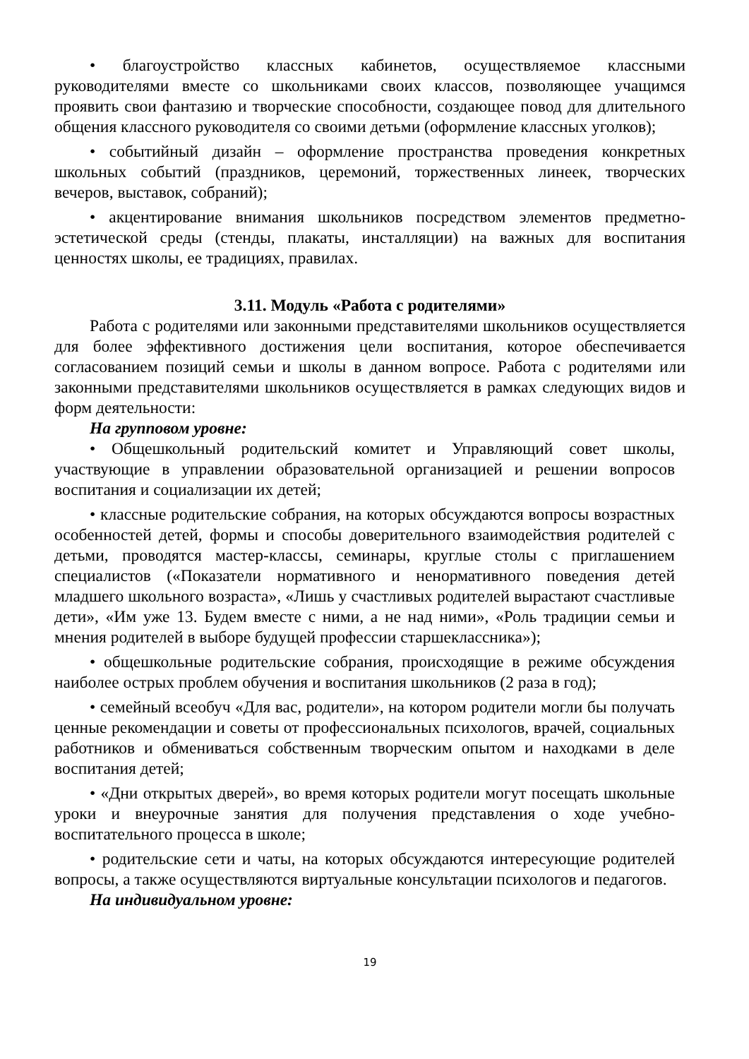• благоустройство классных кабинетов, осуществляемое классными руководителями вместе со школьниками своих классов, позволяющее учащимся проявить свои фантазию и творческие способности, создающее повод для длительного общения классного руководителя со своими детьми (оформление классных уголков);
• событийный дизайн – оформление пространства проведения конкретных школьных событий (праздников, церемоний, торжественных линеек, творческих вечеров, выставок, собраний);
• акцентирование внимания школьников посредством элементов предметно-эстетической среды (стенды, плакаты, инсталляции) на важных для воспитания ценностях школы, ее традициях, правилах.
3.11. Модуль «Работа с родителями»
Работа с родителями или законными представителями школьников осуществляется для более эффективного достижения цели воспитания, которое обеспечивается согласованием позиций семьи и школы в данном вопросе. Работа с родителями или законными представителями школьников осуществляется в рамках следующих видов и форм деятельности:
На групповом уровне:
• Общешкольный родительский комитет и Управляющий совет школы, участвующие в управлении образовательной организацией и решении вопросов воспитания и социализации их детей;
• классные родительские собрания, на которых обсуждаются вопросы возрастных особенностей детей, формы и способы доверительного взаимодействия родителей с детьми, проводятся мастер-классы, семинары, круглые столы с приглашением специалистов («Показатели нормативного и ненормативного поведения детей младшего школьного возраста», «Лишь у счастливых родителей вырастают счастливые дети», «Им уже 13. Будем вместе с ними, а не над ними», «Роль традиции семьи и мнения родителей в выборе будущей профессии старшеклассника»);
• общешкольные родительские собрания, происходящие в режиме обсуждения наиболее острых проблем обучения и воспитания школьников (2 раза в год);
• семейный всеобуч «Для вас, родители», на котором родители могли бы получать ценные рекомендации и советы от профессиональных психологов, врачей, социальных работников и обмениваться собственным творческим опытом и находками в деле воспитания детей;
• «Дни открытых дверей», во время которых родители могут посещать школьные уроки и внеурочные занятия для получения представления о ходе учебно-воспитательного процесса в школе;
• родительские сети и чаты, на которых обсуждаются интересующие родителей вопросы, а также осуществляются виртуальные консультации психологов и педагогов.
На индивидуальном уровне:
19